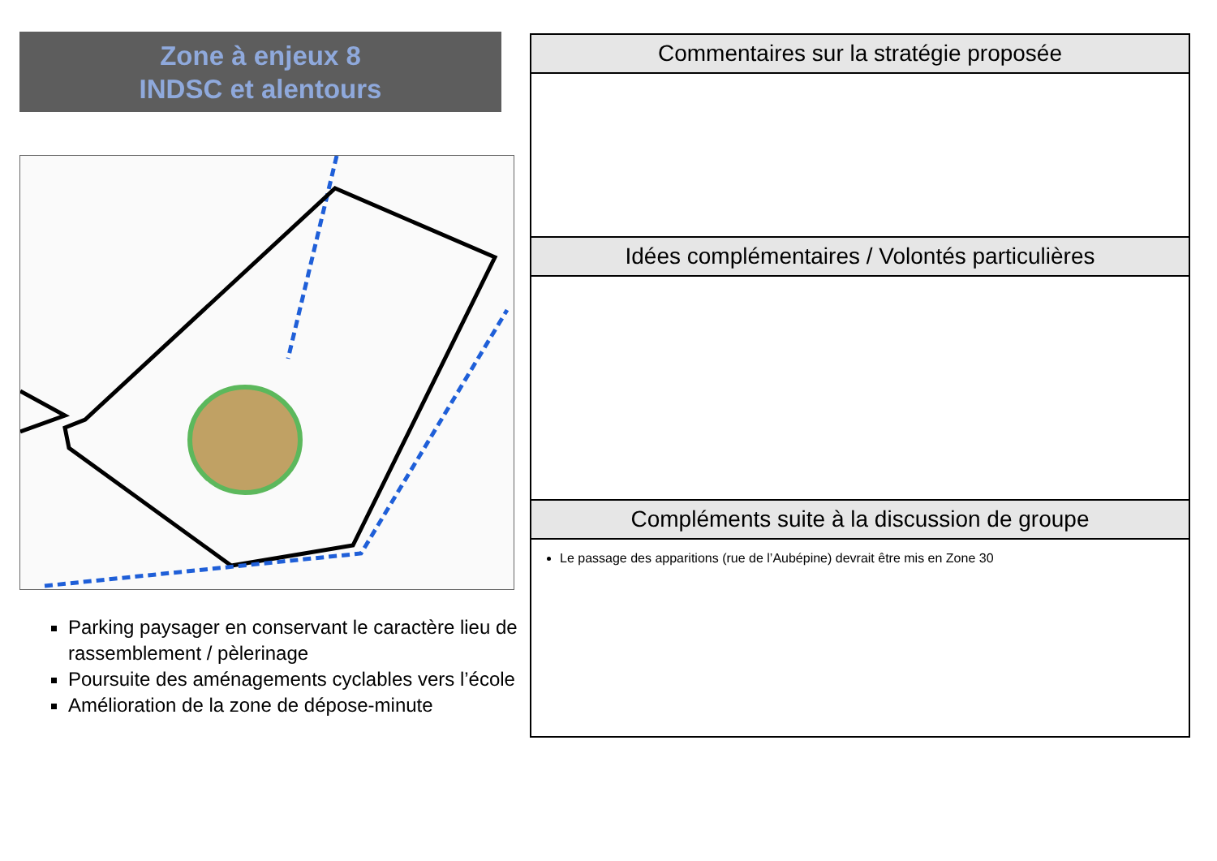Zone à enjeux 8
INDSC et alentours
Parking paysager en conservant le caractère lieu de rassemblement / pèlerinage
Poursuite des aménagements cyclables vers l’école
Amélioration de la zone de dépose-minute
| Commentaires sur la stratégie proposée |
| --- |
| Idées complémentaires / Volontés particulières |
| Compléments suite à la discussion de groupe |
| Le passage des apparitions (rue de l’Aubépine) devrait être mis en Zone 30 |